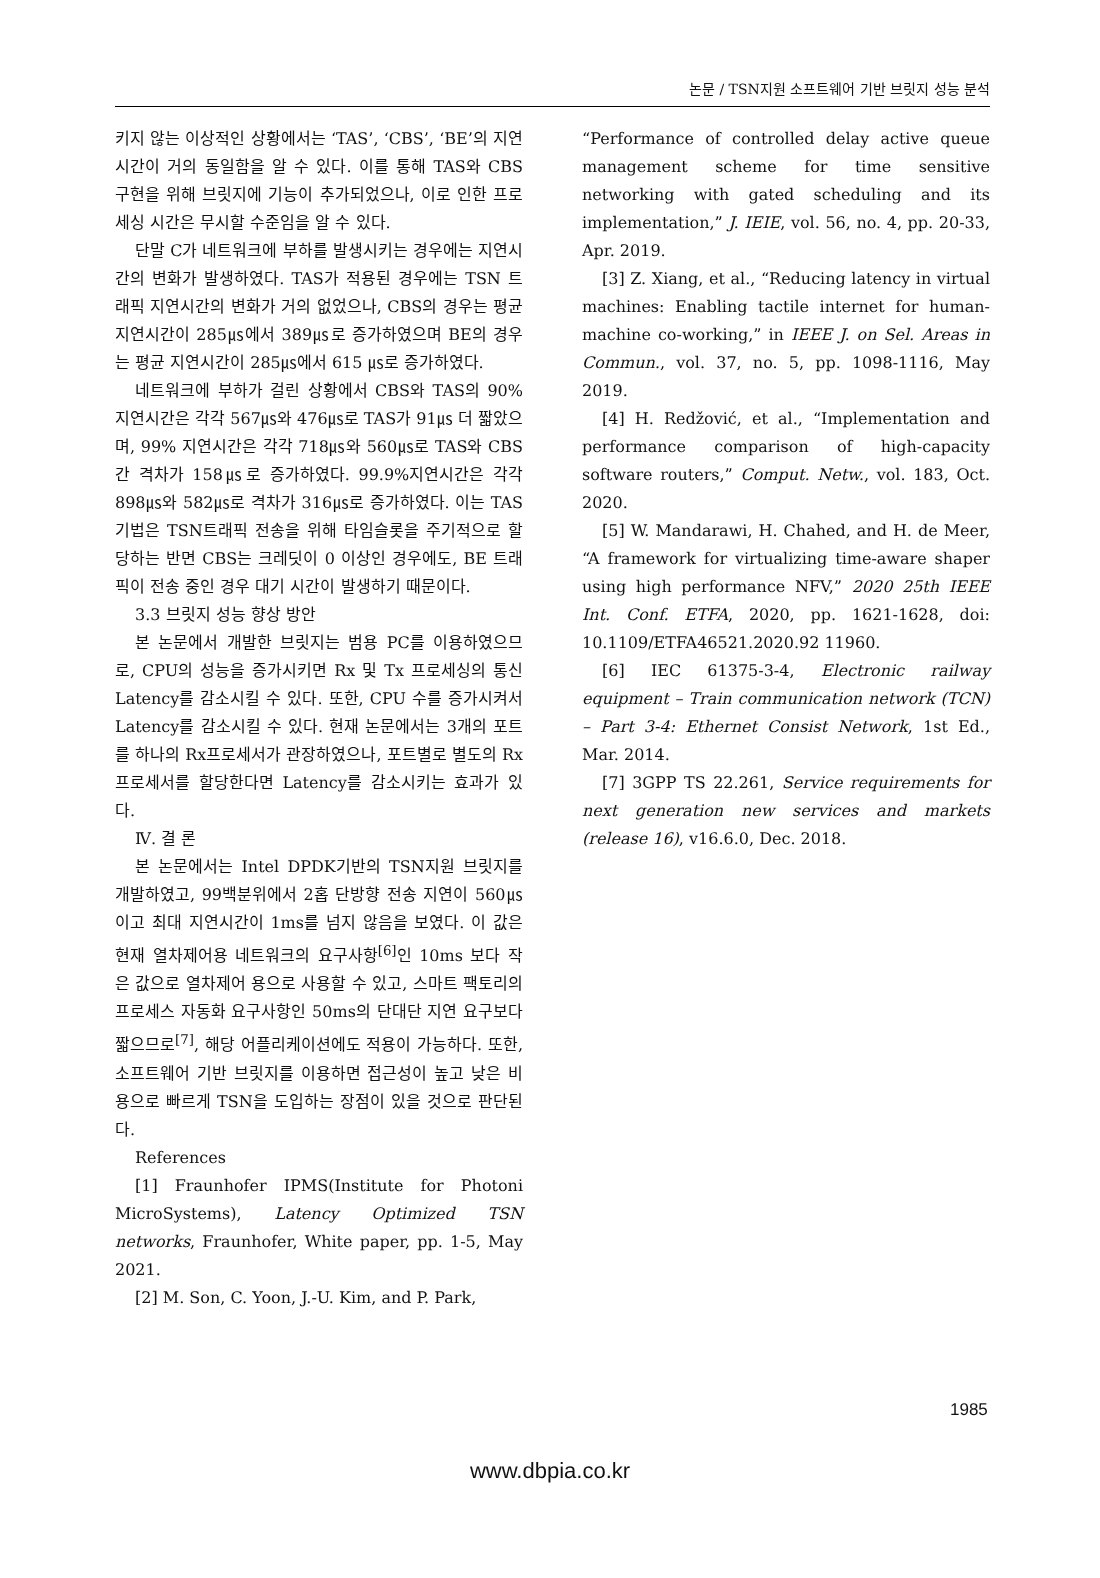논문 / TSN지원 소프트웨어 기반 브릿지 성능 분석
키지 않는 이상적인 상황에서는 ‘TAS’, ‘CBS’, ‘BE’의 지연시간이 거의 동일함을 알 수 있다. 이를 통해 TAS와 CBS 구현을 위해 브릿지에 기능이 추가되었으나, 이로 인한 프로세싱 시간은 무시할 수준임을 알 수 있다.
단말 C가 네트워크에 부하를 발생시키는 경우에는 지연시간의 변화가 발생하였다. TAS가 적용된 경우에는 TSN 트래픽 지연시간의 변화가 거의 없었으나, CBS의 경우는 평균 지연시간이 285㎲에서 389㎲로 증가하였으며 BE의 경우는 평균 지연시간이 285㎲에서 615 ㎲로 증가하였다.
네트워크에 부하가 걸린 상황에서 CBS와 TAS의 90% 지연시간은 각각 567㎲와 476㎲로 TAS가 91㎲ 더 짧았으며, 99% 지연시간은 각각 718㎲와 560㎲로 TAS와 CBS간 격차가 158㎲로 증가하였다. 99.9%지연시간은 각각 898㎲와 582㎲로 격차가 316㎲로 증가하였다. 이는 TAS 기법은 TSN트래픽 전송을 위해 타임슬롯을 주기적으로 할당하는 반면 CBS는 크레딧이 0 이상인 경우에도, BE 트래픽이 전송 중인 경우 대기 시간이 발생하기 때문이다.
3.3 브릿지 성능 향상 방안
본 논문에서 개발한 브릿지는 범용 PC를 이용하였으므로, CPU의 성능을 증가시키면 Rx 및 Tx 프로세싱의 통신 Latency를 감소시킬 수 있다. 또한, CPU 수를 증가시켜서 Latency를 감소시킬 수 있다. 현재 논문에서는 3개의 포트를 하나의 Rx프로세서가 관장하였으나, 포트별로 별도의 Rx프로세서를 할당한다면 Latency를 감소시키는 효과가 있다.
Ⅳ. 결 론
본 논문에서는 Intel DPDK기반의 TSN지원 브릿지를 개발하였고, 99백분위에서 2홉 단방향 전송 지연이 560㎲이고 최대 지연시간이 1ms를 넘지 않음을 보였다. 이 값은 현재 열차제어용 네트워크의 요구사항<sup>[6]</sup>인 10ms 보다 작은 값으로 열차제어 용으로 사용할 수 있고, 스마트 팩토리의 프로세스 자동화 요구사항인 50ms의 단대단 지연 요구보다 짧으므로<sup>[7]</sup>, 해당 어플리케이션에도 적용이 가능하다. 또한, 소프트웨어 기반 브릿지를 이용하면 접근성이 높고 낮은 비용으로 빠르게 TSN을 도입하는 장점이 있을 것으로 판단된다.
References
[1] Fraunhofer IPMS(Institute for Photoni MicroSystems), Latency Optimized TSN networks, Fraunhofer, White paper, pp. 1-5, May 2021.
[2] M. Son, C. Yoon, J.-U. Kim, and P. Park,
“Performance of controlled delay active queue management scheme for time sensitive networking with gated scheduling and its implementation,” J. IEIE, vol. 56, no. 4, pp. 20-33, Apr. 2019.
[3] Z. Xiang, et al., “Reducing latency in virtual machines: Enabling tactile internet for human-machine co-working,” in IEEE J. on Sel. Areas in Commun., vol. 37, no. 5, pp. 1098-1116, May 2019.
[4] H. Redžović, et al., “Implementation and performance comparison of high-capacity software routers,” Comput. Netw., vol. 183, Oct. 2020.
[5] W. Mandarawi, H. Chahed, and H. de Meer, “A framework for virtualizing time-aware shaper using high performance NFV,” 2020 25th IEEE Int. Conf. ETFA, 2020, pp. 1621-1628, doi: 10.1109/ETFA46521.2020.92 11960.
[6] IEC 61375-3-4, Electronic railway equipment – Train communication network (TCN) – Part 3-4: Ethernet Consist Network, 1st Ed., Mar. 2014.
[7] 3GPP TS 22.261, Service requirements for next generation new services and markets (release 16), v16.6.0, Dec. 2018.
1985
www.dbpia.co.kr